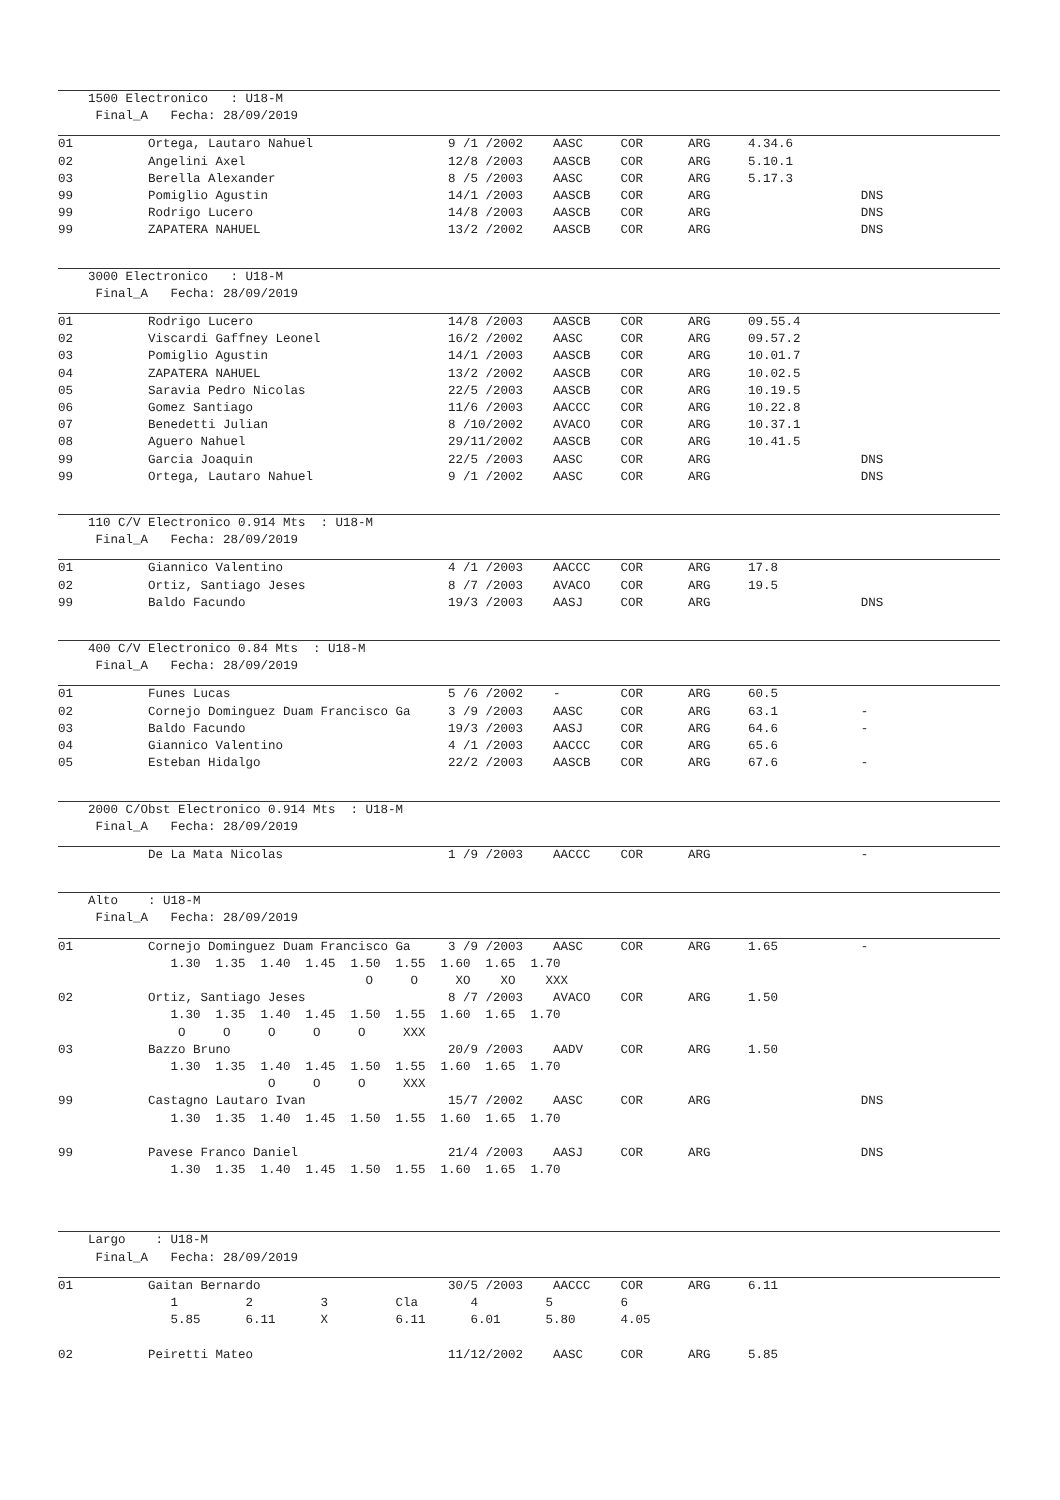1500 Electronico   : U18-M
     Final_A   Fecha: 28/09/2019
01          Ortega, Lautaro Nahuel                  9 /1 /2002    AASC     COR      ARG     4.34.6
02          Angelini Axel                           12/8 /2003    AASCB    COR      ARG     5.10.1
03          Berella Alexander                       8 /5 /2003    AASC     COR      ARG     5.17.3
99          Pomiglio Agustin                        14/1 /2003    AASCB    COR      ARG                    DNS
99          Rodrigo Lucero                          14/8 /2003    AASCB    COR      ARG                    DNS
99          ZAPATERA NAHUEL                         13/2 /2002    AASCB    COR      ARG                    DNS
    3000 Electronico   : U18-M
     Final_A   Fecha: 28/09/2019
01          Rodrigo Lucero                          14/8 /2003    AASCB    COR      ARG     09.55.4
02          Viscardi Gaffney Leonel                 16/2 /2002    AASC     COR      ARG     09.57.2
03          Pomiglio Agustin                        14/1 /2003    AASCB    COR      ARG     10.01.7
04          ZAPATERA NAHUEL                         13/2 /2002    AASCB    COR      ARG     10.02.5
05          Saravia Pedro Nicolas                   22/5 /2003    AASCB    COR      ARG     10.19.5
06          Gomez Santiago                          11/6 /2003    AACCC    COR      ARG     10.22.8
07          Benedetti Julian                        8 /10/2002    AVACO    COR      ARG     10.37.1
08          Aguero Nahuel                           29/11/2002    AASCB    COR      ARG     10.41.5
99          Garcia Joaquin                          22/5 /2003    AASC     COR      ARG                    DNS
99          Ortega, Lautaro Nahuel                  9 /1 /2002    AASC     COR      ARG                    DNS
    110 C/V Electronico 0.914 Mts  : U18-M
     Final_A   Fecha: 28/09/2019
01          Giannico Valentino                      4 /1 /2003    AACCC    COR      ARG     17.8
02          Ortiz, Santiago Jeses                   8 /7 /2003    AVACO    COR      ARG     19.5
99          Baldo Facundo                           19/3 /2003    AASJ     COR      ARG                    DNS
    400 C/V Electronico 0.84 Mts  : U18-M
     Final_A   Fecha: 28/09/2019
01          Funes Lucas                             5 /6 /2002    -        COR      ARG     60.5
02          Cornejo Dominguez Duam Francisco Ga     3 /9 /2003    AASC     COR      ARG     63.1           -
03          Baldo Facundo                           19/3 /2003    AASJ     COR      ARG     64.6           -
04          Giannico Valentino                      4 /1 /2003    AACCC    COR      ARG     65.6
05          Esteban Hidalgo                         22/2 /2003    AASCB    COR      ARG     67.6           -
    2000 C/Obst Electronico 0.914 Mts  : U18-M
     Final_A   Fecha: 28/09/2019
            De La Mata Nicolas                      1 /9 /2003    AACCC    COR      ARG                    -
    Alto    : U18-M
     Final_A   Fecha: 28/09/2019
01          Cornejo Dominguez Duam Francisco Ga     3 /9 /2003    AASC     COR      ARG     1.65           -
               1.30  1.35  1.40  1.45  1.50  1.55  1.60  1.65  1.70
                                         O     O     XO    XO    XXX
02          Ortiz, Santiago Jeses                   8 /7 /2003    AVACO    COR      ARG     1.50
               1.30  1.35  1.40  1.45  1.50  1.55  1.60  1.65  1.70
                O     O     O     O     O     XXX
03          Bazzo Bruno                             20/9 /2003    AADV     COR      ARG     1.50
               1.30  1.35  1.40  1.45  1.50  1.55  1.60  1.65  1.70
                            O     O     O     XXX
99          Castagno Lautaro Ivan                   15/7 /2002    AASC     COR      ARG                    DNS
               1.30  1.35  1.40  1.45  1.50  1.55  1.60  1.65  1.70

99          Pavese Franco Daniel                    21/4 /2003    AASJ     COR      ARG                    DNS
               1.30  1.35  1.40  1.45  1.50  1.55  1.60  1.65  1.70
    Largo    : U18-M
     Final_A   Fecha: 28/09/2019
01          Gaitan Bernardo                         30/5 /2003    AACCC    COR      ARG     6.11
               1         2         3         Cla       4         5         6
               5.85      6.11      X         6.11      6.01      5.80      4.05

02          Peiretti Mateo                          11/12/2002    AASC     COR      ARG     5.85